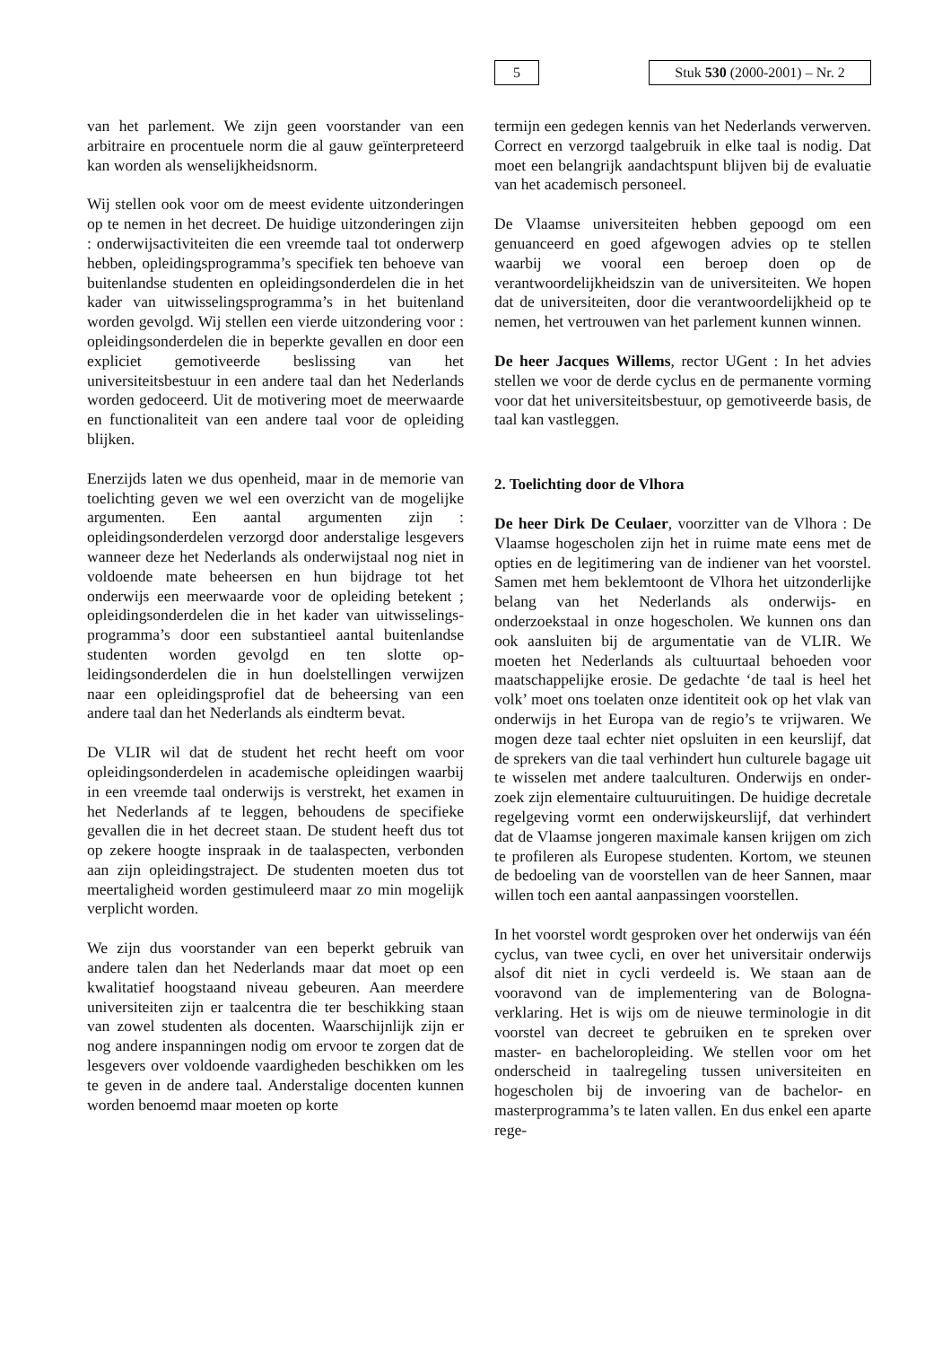5
Stuk 530 (2000-2001) – Nr. 2
van het parlement. We zijn geen voorstander van een arbitraire en procentuele norm die al gauw geïnterpreteerd kan worden als wenselijkheids­norm.
Wij stellen ook voor om de meest evidente uitzon­deringen op te nemen in het decreet. De huidige uitzonderingen zijn : onderwijsactiviteiten die een vreemde taal tot onderwerp hebben, opleidings­programma’s specifiek ten behoeve van buiten­landse studenten en opleidingsonderdelen die in het kader van uitwisselingsprogramma’s in het bui­tenland worden gevolgd. Wij stellen een vierde uit­zondering voor : opleidingsonderdelen die in be­perkte gevallen en door een expliciet gemotiveerde beslissing van het universiteitsbestuur in een ande­re taal dan het Nederlands worden gedoceerd. Uit de motivering moet de meerwaarde en functionali­teit van een andere taal voor de opleiding blijken.
Enerzijds laten we dus openheid, maar in de me­morie van toelichting geven we wel een overzicht van de mogelijke argumenten. Een aantal argu­menten zijn : opleidingsonderdelen verzorgd door anderstalige lesgevers wanneer deze het Neder­lands als onderwijstaal nog niet in voldoende mate beheersen en hun bijdrage tot het onderwijs een meerwaarde voor de opleiding betekent ; oplei­dingsonderdelen die in het kader van uitwisselings­programma’s door een substantieel aantal buiten­landse studenten worden gevolgd en ten slotte op­leidingsonderdelen die in hun doelstellingen ver­wijzen naar een opleidingsprofiel dat de beheer­sing van een andere taal dan het Nederlands als eindterm bevat.
De VLIR wil dat de student het recht heeft om voor opleidingsonderdelen in academische oplei­dingen waarbij in een vreemde taal onderwijs is verstrekt, het examen in het Nederlands af te leg­gen, behoudens de specifieke gevallen die in het decreet staan. De student heeft dus tot op zekere hoogte inspraak in de taalaspecten, verbonden aan zijn opleidingstraject. De studenten moeten dus tot meertaligheid worden gestimuleerd maar zo min mogelijk verplicht worden.
We zijn dus voorstander van een beperkt gebruik van andere talen dan het Nederlands maar dat moet op een kwalitatief hoogstaand niveau gebeu­ren. Aan meerdere universiteiten zijn er taalcentra die ter beschikking staan van zowel studenten als docenten. Waarschijnlijk zijn er nog andere inspan­ningen nodig om ervoor te zorgen dat de lesgevers over voldoende vaardigheden beschikken om les te geven in de andere taal. Anderstalige docenten kunnen worden benoemd maar moeten op korte
termijn een gedegen kennis van het Nederlands verwerven. Correct en verzorgd taalgebruik in elke taal is nodig. Dat moet een belangrijk aandachts­punt blijven bij de evaluatie van het academisch personeel.
De Vlaamse universiteiten hebben gepoogd om een genuanceerd en goed afgewogen advies op te stellen waarbij we vooral een beroep doen op de verantwoordelijkheidszin van de universiteiten. We hopen dat de universiteiten, door die verantwoor­delijkheid op te nemen, het vertrouwen van het parlement kunnen winnen.
De heer Jacques Willems, rector UGent : In het ad­vies stellen we voor de derde cyclus en de perma­nente vorming voor dat het universiteitsbestuur, op gemotiveerde basis, de taal kan vastleggen.
2. Toelichting door de Vlhora
De heer Dirk De Ceulaer, voorzitter van de Vlhora : De Vlaamse hogescholen zijn het in ruime mate eens met de opties en de legitimering van de indiener van het voorstel. Samen met hem beklem­toont de Vlhora het uitzonderlijke belang van het Nederlands als onderwijs- en onderzoekstaal in onze hogescholen. We kunnen ons dan ook aanslui­ten bij de argumentatie van de VLIR. We moeten het Nederlands als cultuurtaal behoeden voor maatschappelijke erosie. De gedachte ‘de taal is heel het volk’ moet ons toelaten onze identiteit ook op het vlak van onderwijs in het Europa van de regio’s te vrijwaren. We mogen deze taal echter niet opsluiten in een keurslijf, dat de sprekers van die taal verhindert hun culturele bagage uit te wis­selen met andere taalculturen. Onderwijs en onder­zoek zijn elementaire cultuuruitingen. De huidige decretale regelgeving vormt een onderwijskeurslijf, dat verhindert dat de Vlaamse jongeren maximale kansen krijgen om zich te profileren als Europese studenten. Kortom, we steunen de bedoeling van de voorstellen van de heer Sannen, maar willen toch een aantal aanpassingen voorstellen.
In het voorstel wordt gesproken over het onderwijs van één cyclus, van twee cycli, en over het universi­tair onderwijs alsof dit niet in cycli verdeeld is. We staan aan de vooravond van de implementering van de Bologna-verklaring. Het is wijs om de nieu­we terminologie in dit voorstel van decreet te ge­bruiken en te spreken over master- en bachelorop­leiding. We stellen voor om het onderscheid in taal­regeling tussen universiteiten en hogescholen bij de invoering van de bachelor- en masterprogram­ma’s te laten vallen. En dus enkel een aparte rege-